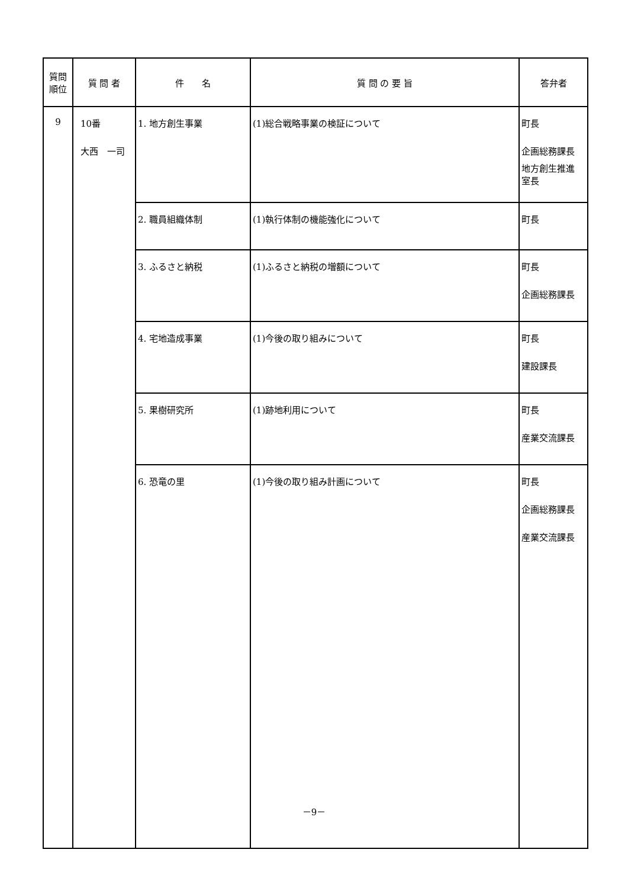| 質問 順位 | 質 問 者 | 件 名 | 質 問 の 要 旨 | 答弁者 |
| --- | --- | --- | --- | --- |
| 9 | 10番 大西 一司 | 1. 地方創生事業 | (1)総合戦略事業の検証について | 町長 企画総務課長 地方創生推進 室長 |
| | | 2. 職員組織体制 | (1)執行体制の機能強化について | 町長 |
| | | 3. ふるさと納税 | (1)ふるさと納税の増額について | 町長 企画総務課長 |
| | | 4. 宅地造成事業 | (1)今後の取り組みについて | 町長 建設課長 |
| | | 5. 果樹研究所 | (1)跡地利用について | 町長 産業交流課長 |
| | | 6. 恐竜の里 | (1)今後の取り組み計画について | 町長 企画総務課長 産業交流課長 |
－9－